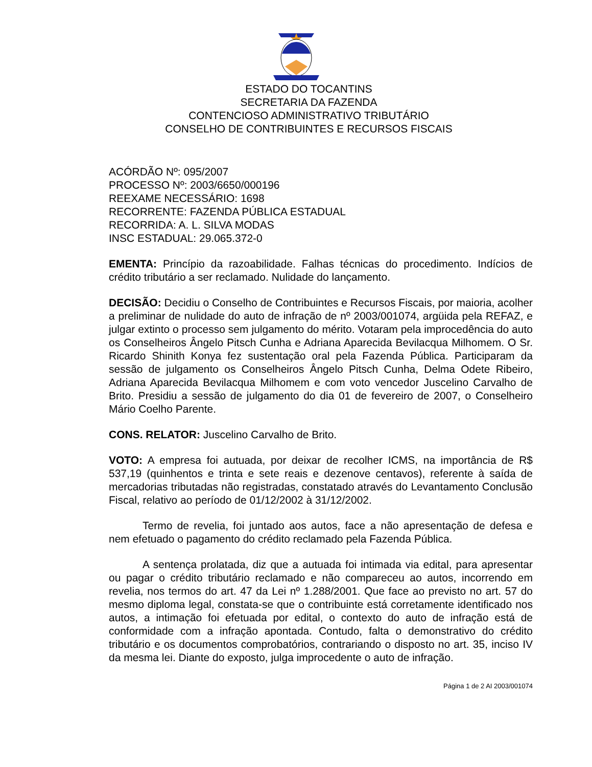ESTADO DO TOCANTINS
SECRETARIA DA FAZENDA
CONTENCIOSO ADMINISTRATIVO TRIBUTÁRIO
CONSELHO DE CONTRIBUINTES E RECURSOS FISCAIS
ACÓRDÃO Nº: 095/2007
PROCESSO Nº: 2003/6650/000196
REEXAME NECESSÁRIO: 1698
RECORRENTE: FAZENDA PÚBLICA ESTADUAL
RECORRIDA: A. L. SILVA MODAS
INSC ESTADUAL: 29.065.372-0
EMENTA: Princípio da razoabilidade. Falhas técnicas do procedimento. Indícios de crédito tributário a ser reclamado. Nulidade do lançamento.
DECISÃO: Decidiu o Conselho de Contribuintes e Recursos Fiscais, por maioria, acolher a preliminar de nulidade do auto de infração de nº 2003/001074, argüida pela REFAZ, e julgar extinto o processo sem julgamento do mérito. Votaram pela improcedência do auto os Conselheiros Ângelo Pitsch Cunha e Adriana Aparecida Bevilacqua Milhomem. O Sr. Ricardo Shinith Konya fez sustentação oral pela Fazenda Pública. Participaram da sessão de julgamento os Conselheiros Ângelo Pitsch Cunha, Delma Odete Ribeiro, Adriana Aparecida Bevilacqua Milhomem e com voto vencedor Juscelino Carvalho de Brito. Presidiu a sessão de julgamento do dia 01 de fevereiro de 2007, o Conselheiro Mário Coelho Parente.
CONS. RELATOR: Juscelino Carvalho de Brito.
VOTO: A empresa foi autuada, por deixar de recolher ICMS, na importância de R$ 537,19 (quinhentos e trinta e sete reais e dezenove centavos), referente à saída de mercadorias tributadas não registradas, constatado através do Levantamento Conclusão Fiscal, relativo ao período de 01/12/2002 à 31/12/2002.
Termo de revelia, foi juntado aos autos, face a não apresentação de defesa e nem efetuado o pagamento do crédito reclamado pela Fazenda Pública.
A sentença prolatada, diz que a autuada foi intimada via edital, para apresentar ou pagar o crédito tributário reclamado e não compareceu ao autos, incorrendo em revelia, nos termos do art. 47 da Lei nº 1.288/2001. Que face ao previsto no art. 57 do mesmo diploma legal, constata-se que o contribuinte está corretamente identificado nos autos, a intimação foi efetuada por edital, o contexto do auto de infração está de conformidade com a infração apontada. Contudo, falta o demonstrativo do crédito tributário e os documentos comprobatórios, contrariando o disposto no art. 35, inciso IV da mesma lei. Diante do exposto, julga improcedente o auto de infração.
Página 1 de 2 AI 2003/001074